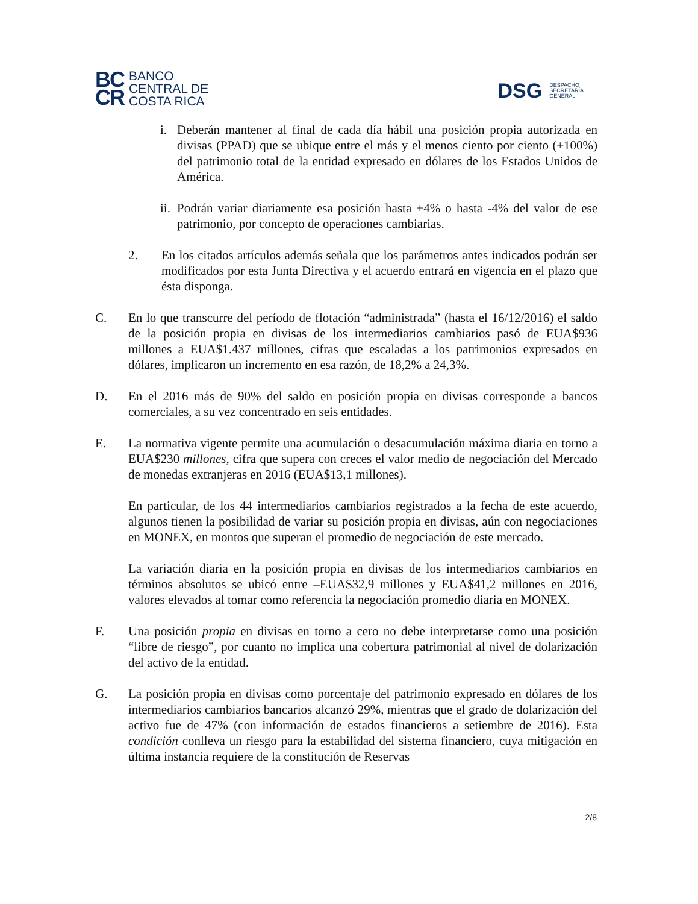BC
CR
BANCO
CENTRAL DE
COSTA RICA
DSG
DESPACHO
SECRETARÍA
GENERAL
i. Deberán mantener al final de cada día hábil una posición propia autorizada en divisas (PPAD) que se ubique entre el más y el menos ciento por ciento (±100%) del patrimonio total de la entidad expresado en dólares de los Estados Unidos de América.
ii. Podrán variar diariamente esa posición hasta +4% o hasta -4% del valor de ese patrimonio, por concepto de operaciones cambiarias.
2. En los citados artículos además señala que los parámetros antes indicados podrán ser modificados por esta Junta Directiva y el acuerdo entrará en vigencia en el plazo que ésta disponga.
C. En lo que transcurre del período de flotación “administrada” (hasta el 16/12/2016) el saldo de la posición propia en divisas de los intermediarios cambiarios pasó de EUA$936 millones a EUA$1.437 millones, cifras que escaladas a los patrimonios expresados en dólares, implicaron un incremento en esa razón, de 18,2% a 24,3%.
D. En el 2016 más de 90% del saldo en posición propia en divisas corresponde a bancos comerciales, a su vez concentrado en seis entidades.
E. La normativa vigente permite una acumulación o desacumulación máxima diaria en torno a EUA$230 millones, cifra que supera con creces el valor medio de negociación del Mercado de monedas extranjeras en 2016 (EUA$13,1 millones).
En particular, de los 44 intermediarios cambiarios registrados a la fecha de este acuerdo, algunos tienen la posibilidad de variar su posición propia en divisas, aún con negociaciones en MONEX, en montos que superan el promedio de negociación de este mercado.
La variación diaria en la posición propia en divisas de los intermediarios cambiarios en términos absolutos se ubicó entre –EUA$32,9 millones y EUA$41,2 millones en 2016, valores elevados al tomar como referencia la negociación promedio diaria en MONEX.
F. Una posición propia en divisas en torno a cero no debe interpretarse como una posición “libre de riesgo”, por cuanto no implica una cobertura patrimonial al nivel de dolarización del activo de la entidad.
G. La posición propia en divisas como porcentaje del patrimonio expresado en dólares de los intermediarios cambiarios bancarios alcanzó 29%, mientras que el grado de dolarización del activo fue de 47% (con información de estados financieros a setiembre de 2016). Esta condición conlleva un riesgo para la estabilidad del sistema financiero, cuya mitigación en última instancia requiere de la constitución de Reservas
2/8